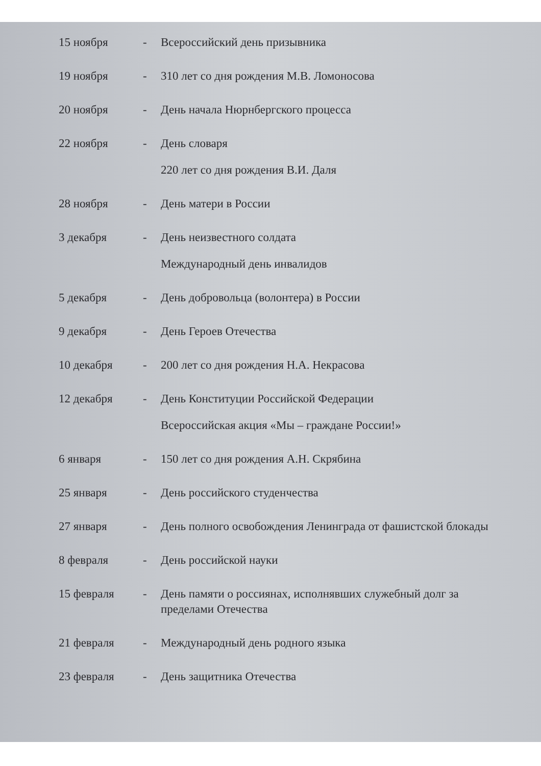15 ноября - Всероссийский день призывника
19 ноября - 310 лет со дня рождения М.В. Ломоносова
20 ноября - День начала Нюрнбергского процесса
22 ноября - День словаря
220 лет со дня рождения В.И. Даля
28 ноября - День матери в России
3 декабря - День неизвестного солдата
Международный день инвалидов
5 декабря - День добровольца (волонтера) в России
9 декабря - День Героев Отечества
10 декабря - 200 лет со дня рождения Н.А. Некрасова
12 декабря - День Конституции Российской Федерации
Всероссийская акция «Мы – граждане России!»
6 января - 150 лет со дня рождения А.Н. Скрябина
25 января - День российского студенчества
27 января - День полного освобождения Ленинграда от фашистской блокады
8 февраля - День российской науки
15 февраля - День памяти о россиянах, исполнявших служебный долг за пределами Отечества
21 февраля - Международный день родного языка
23 февраля - День защитника Отечества